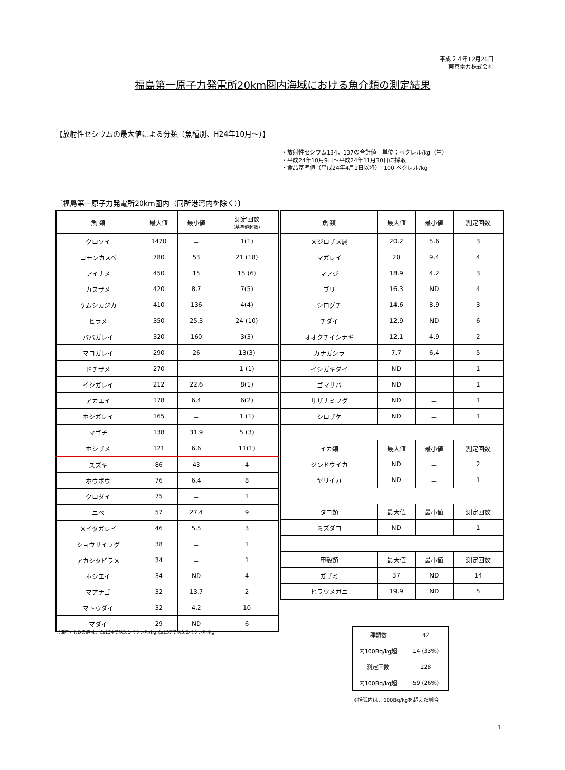平成２４年12月26日
東京電力株式会社
福島第一原子力発電所20km圏内海域における魚介類の測定結果
【放射性セシウムの最大値による分類（魚種別、H24年10月～）】
・放射性セシウム134，137の合計値　単位：ベクレル/kg（生）
・平成24年10月9日～平成24年11月30日に採取
・食品基準値（平成24年4月1日以降）：100 ベクレル/kg
〔福島第一原子力発電所20km圏内（同所港湾内を除く）〕
| 魚 類 | 最大値 | 最小値 | 測定回数 （基準値超数） |
| --- | --- | --- | --- |
| クロソイ | 1470 | － | 1(1) |
| コモンカスベ | 780 | 53 | 21 (18) |
| アイナメ | 450 | 15 | 15 (6) |
| カスザメ | 420 | 8.7 | 7(5) |
| ケムシカジカ | 410 | 136 | 4(4) |
| ヒラメ | 350 | 25.3 | 24 (10) |
| ババガレイ | 320 | 160 | 3(3) |
| マコガレイ | 290 | 26 | 13(3) |
| ドチザメ | 270 | － | 1 (1) |
| イシガレイ | 212 | 22.6 | 8(1) |
| アカエイ | 178 | 6.4 | 6(2) |
| ホシガレイ | 165 | － | 1 (1) |
| マゴチ | 138 | 31.9 | 5 (3) |
| ホシザメ | 121 | 6.6 | 11(1) |
| スズキ | 86 | 43 | 4 |
| ホウボウ | 76 | 6.4 | 8 |
| クロダイ | 75 | － | 1 |
| ニベ | 57 | 27.4 | 9 |
| メイタガレイ | 46 | 5.5 | 3 |
| ショウサイフグ | 38 | － | 1 |
| アカシタビラメ | 34 | － | 1 |
| ホシエイ | 34 | ND | 4 |
| マアナゴ | 32 | 13.7 | 2 |
| マトウダイ | 32 | 4.2 | 10 |
| マダイ | 29 | ND | 6 |
| 魚 類 | 最大値 | 最小値 | 測定回数 |
| --- | --- | --- | --- |
| メジロザメ属 | 20.2 | 5.6 | 3 |
| マガレイ | 20 | 9.4 | 4 |
| マアジ | 18.9 | 4.2 | 3 |
| ブリ | 16.3 | ND | 4 |
| シログチ | 14.6 | 8.9 | 3 |
| チダイ | 12.9 | ND | 6 |
| オオクチイシナギ | 12.1 | 4.9 | 2 |
| カナガシラ | 7.7 | 6.4 | 5 |
| イシガキダイ | ND | － | 1 |
| ゴマサバ | ND | － | 1 |
| サザナミフグ | ND | － | 1 |
| シロザケ | ND | － | 1 |
| イカ類 | 最大値 | 最小値 | 測定回数 |
| ジンドウイカ | ND | － | 2 |
| ヤリイカ | ND | － | 1 |
| タコ類 | 最大値 | 最小値 | 測定回数 |
| ミズダコ | ND | － | 1 |
| 甲殻類 | 最大値 | 最小値 | 測定回数 |
| ガザミ | 37 | ND | 14 |
| ヒラツメガニ | 19.9 | ND | 5 |
（備考）NDの値は、Cs134で約3.1ベクレル/kg,Cs137で約3.2ベクレル/kg
| 種類数 | 42 |
| 内100Bq/kg超 | 14 (33%) |
| 測定回数 | 228 |
| 内100Bq/kg超 | 59 (26%) |
※括弧内は、100Bq/kgを超えた割合
1